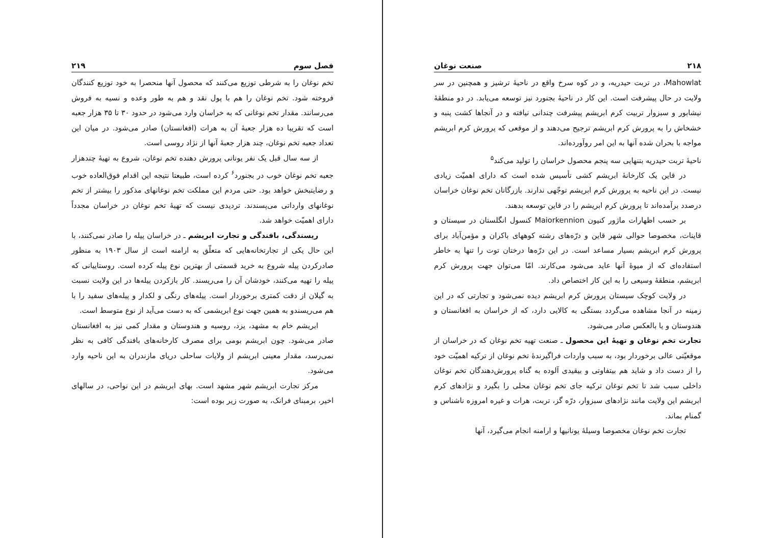۲۱۸ صنعت نوغان
Mahowlat، در تربت حیدریه، و در کوه سرخ واقع در ناحیهٔ ترشیز و همچنین در سر ولایت در حال پیشرفت است. این کار در ناحیهٔ بجنورد نیز توسعه می‌یابد. در دو منطقهٔ نیشابور و سبزوار تربیت کرم ابریشم پیشرفت چندانی نیافته و در آنجاها کشت پنبه و خشخاش را به پرورش کرم ابریشم ترجیح می‌دهند و از موقعی که پرورش کرم ابریشم مواجه با بحران شده آنها به این امر روآورده‌اند.
ناحیهٔ تربت حیدریه بتنهایی سه پنجم محصول خراسان را تولید می‌کند<sup>۵</sup>
در قاین یک کارخانهٔ ابریشم کشی تأسیس شده است که دارای اهمیّت زیادی نیست. در این ناحیه به پرورش کرم ابریشم توجّهی ندارند. بازرگانان تخم نوغان خراسان درصدد برآمده‌اند تا پرورش کرم ابریشم را در قاین توسعه بدهند.
بر حسب اظهارات ماژور کنیون Maiorkennion کنسول انگلستان در سیستان و قاینات، مخصوصا حوالی شهر قاین و درّه‌های رشته کوههای باکران و مؤمن‌آباد برای پرورش کرم ابریشم بسیار مساعد است. در این درّه‌ها درختان توت را تنها به خاطر استفاده‌ای که از میوهٔ آنها عاید می‌شود می‌کارند. امّا می‌توان جهت پرورش کرم ابریشم، منطقهٔ وسیعی را به این کار اختصاص داد.
در ولایت کوچک سیستان پرورش کرم ابریشم دیده نمی‌شود و تجارتی که در این زمینه در آنجا مشاهده می‌گردد بستگی به کالایی دارد، که از خراسان به افغانستان و هندوستان و یا بالعکس صادر می‌شود.
تجارت تخم نوغان و تهیهٔ این محصول ـ صنعت تهیه تخم نوغان که در خراسان از موقعیّتی عالی برخوردار بود، به سبب واردات فراگیرندهٔ تخم نوغان از ترکیه اهمیّت خود را از دست داد و شاید هم بیتفاوتی و بیقیدی آلوده به گناه پرورش‌دهندگان تخم نوغان داخلی سبب شد تا تخم نوغان ترکیه جای تخم نوغان محلی را بگیرد و نژادهای کرم ابریشم این ولایت مانند نژادهای سبزوار، درّه گز، تربت، هرات و غیره امروزه ناشناس و گمنام بماند.
تجارت تخم نوغان مخصوصا وسیلهٔ یونانیها و ارامنه انجام می‌گیرد، آنها
فصل سوم ۲۱۹
تخم نوغان را به شرطی توزیع می‌کنند که محصول آنها منحصرا به خود توزیع کنندگان فروخته شود. تخم نوغان را هم با پول نقد و هم به طور وعده و نسیه به فروش می‌رسانند. مقدار تخم نوغانی که به خراسان وارد می‌شود در حدود ۳۰ تا ۳۵ هزار جعبه است که تقریبا ده هزار جعبهٔ آن به هرات (افغانستان) صادر می‌شود. در میان این تعداد جعبه تخم نوغان، چند هزار جعبهٔ آنها از نژاد روسی است.
از سه سال قبل یک نفر یونانی پرورش دهنده تخم نوغان، شروع به تهیهٔ چندهزار جعبه تخم نوغان خوب در بجنورد<sup>۶</sup> کرده است، طبیعتا نتیجه این اقدام فوق‌العاده خوب و رضایتبخش خواهد بود. حتی مردم این مملکت تخم نوغانهای مذکور را بیشتر از تخم نوغانهای وارداتی می‌پسندند. تردیدی نیست که تهیهٔ تخم نوغان در خراسان مجدداً دارای اهمیّت خواهد شد.
ریسندگی، بافندگی و تجارت ابریشم ـ در خراسان پیله را صادر نمی‌کنند، با این حال یکی از تجارتخانه‌هایی که متعلّق به ارامنه است از سال ۱۹۰۳ به منظور صادرکردن پیله شروع به خرید قسمتی از بهترین نوع پیله کرده است. روستاییانی که پیله را تهیه می‌کنند، خودشان آن را می‌ریسند. کار بازکردن پیله‌ها در این ولایت نسبت به گیلان از دقت کمتری برخوردار است. پیله‌های رنگی و لکدار و پیله‌های سفید را با هم می‌ریسندو به همین جهت نوع ابریشمی که به دست می‌آید از نوع متوسط است.
ابریشم خام به مشهد، یزد، روسیه و هندوستان و مقدار کمی نیز به افغانستان صادر می‌شود. چون ابریشم بومی برای مصرف کارخانه‌های بافندگی کافی به نظر نمی‌رسد، مقدار معینی ابریشم از ولایات ساحلی دریای مازندران به این ناحیه وارد می‌شود.
مرکز تجارت ابریشم شهر مشهد است. بهای ابریشم در این نواحی، در سالهای اخیر، برمبنای فرانک، به صورت زیر بوده است: